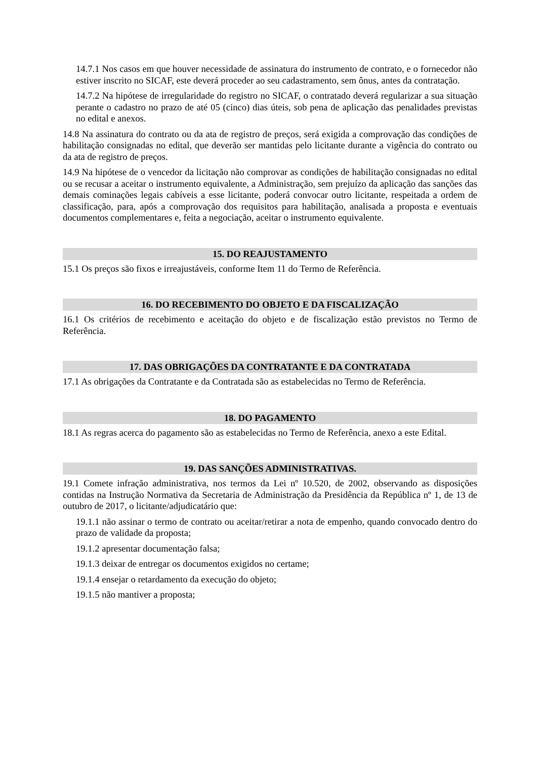14.7.1 Nos casos em que houver necessidade de assinatura do instrumento de contrato, e o fornecedor não estiver inscrito no SICAF, este deverá proceder ao seu cadastramento, sem ônus, antes da contratação.
14.7.2 Na hipótese de irregularidade do registro no SICAF, o contratado deverá regularizar a sua situação perante o cadastro no prazo de até 05 (cinco) dias úteis, sob pena de aplicação das penalidades previstas no edital e anexos.
14.8 Na assinatura do contrato ou da ata de registro de preços, será exigida a comprovação das condições de habilitação consignadas no edital, que deverão ser mantidas pelo licitante durante a vigência do contrato ou da ata de registro de preços.
14.9 Na hipótese de o vencedor da licitação não comprovar as condições de habilitação consignadas no edital ou se recusar a aceitar o instrumento equivalente, a Administração, sem prejuízo da aplicação das sanções das demais cominações legais cabíveis a esse licitante, poderá convocar outro licitante, respeitada a ordem de classificação, para, após a comprovação dos requisitos para habilitação, analisada a proposta e eventuais documentos complementares e, feita a negociação, aceitar o instrumento equivalente.
15. DO REAJUSTAMENTO
15.1 Os preços são fixos e irreajustáveis, conforme Item 11 do Termo de Referência.
16. DO RECEBIMENTO DO OBJETO E DA FISCALIZAÇÃO
16.1 Os critérios de recebimento e aceitação do objeto e de fiscalização estão previstos no Termo de Referência.
17. DAS OBRIGAÇÕES DA CONTRATANTE E DA CONTRATADA
17.1 As obrigações da Contratante e da Contratada são as estabelecidas no Termo de Referência.
18. DO PAGAMENTO
18.1 As regras acerca do pagamento são as estabelecidas no Termo de Referência, anexo a este Edital.
19. DAS SANÇÕES ADMINISTRATIVAS.
19.1 Comete infração administrativa, nos termos da Lei nº 10.520, de 2002, observando as disposições contidas na Instrução Normativa da Secretaria de Administração da Presidência da República nº 1, de 13 de outubro de 2017, o licitante/adjudicatário que:
19.1.1 não assinar o termo de contrato ou aceitar/retirar a nota de empenho, quando convocado dentro do prazo de validade da proposta;
19.1.2 apresentar documentação falsa;
19.1.3 deixar de entregar os documentos exigidos no certame;
19.1.4 ensejar o retardamento da execução do objeto;
19.1.5 não mantiver a proposta;